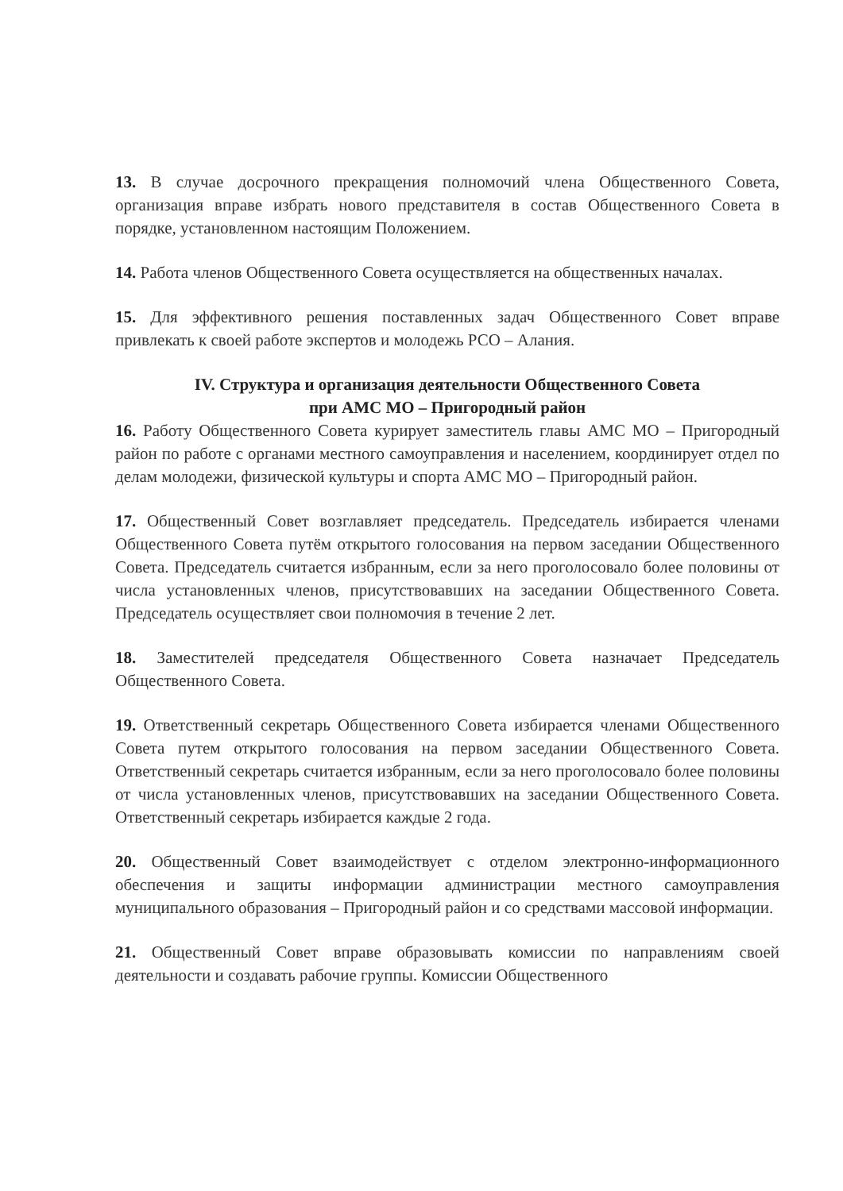13. В случае досрочного прекращения полномочий члена Общественного Совета, организация вправе избрать нового представителя в состав Общественного Совета в порядке, установленном настоящим Положением.
14. Работа членов Общественного Совета осуществляется на общественных началах.
15. Для эффективного решения поставленных задач Общественного Совет вправе привлекать к своей работе экспертов и молодежь РСО – Алания.
IV. Структура и организация деятельности Общественного Совета
при АМС МО – Пригородный район
16. Работу Общественного Совета курирует заместитель главы АМС МО – Пригородный район по работе с органами местного самоуправления и населением, координирует отдел по делам молодежи, физической культуры и спорта АМС МО – Пригородный район.
17. Общественный Совет возглавляет председатель. Председатель избирается членами Общественного Совета путём открытого голосования на первом заседании Общественного Совета. Председатель считается избранным, если за него проголосовало более половины от числа установленных членов, присутствовавших на заседании Общественного Совета. Председатель осуществляет свои полномочия в течение 2 лет.
18. Заместителей председателя Общественного Совета назначает Председатель Общественного Совета.
19. Ответственный секретарь Общественного Совета избирается членами Общественного Совета путем открытого голосования на первом заседании Общественного Совета. Ответственный секретарь считается избранным, если за него проголосовало более половины от числа установленных членов, присутствовавших на заседании Общественного Совета. Ответственный секретарь избирается каждые 2 года.
20. Общественный Совет взаимодействует с отделом электронно-информационного обеспечения и защиты информации администрации местного самоуправления муниципального образования – Пригородный район и со средствами массовой информации.
21. Общественный Совет вправе образовывать комиссии по направлениям своей деятельности и создавать рабочие группы. Комиссии Общественного